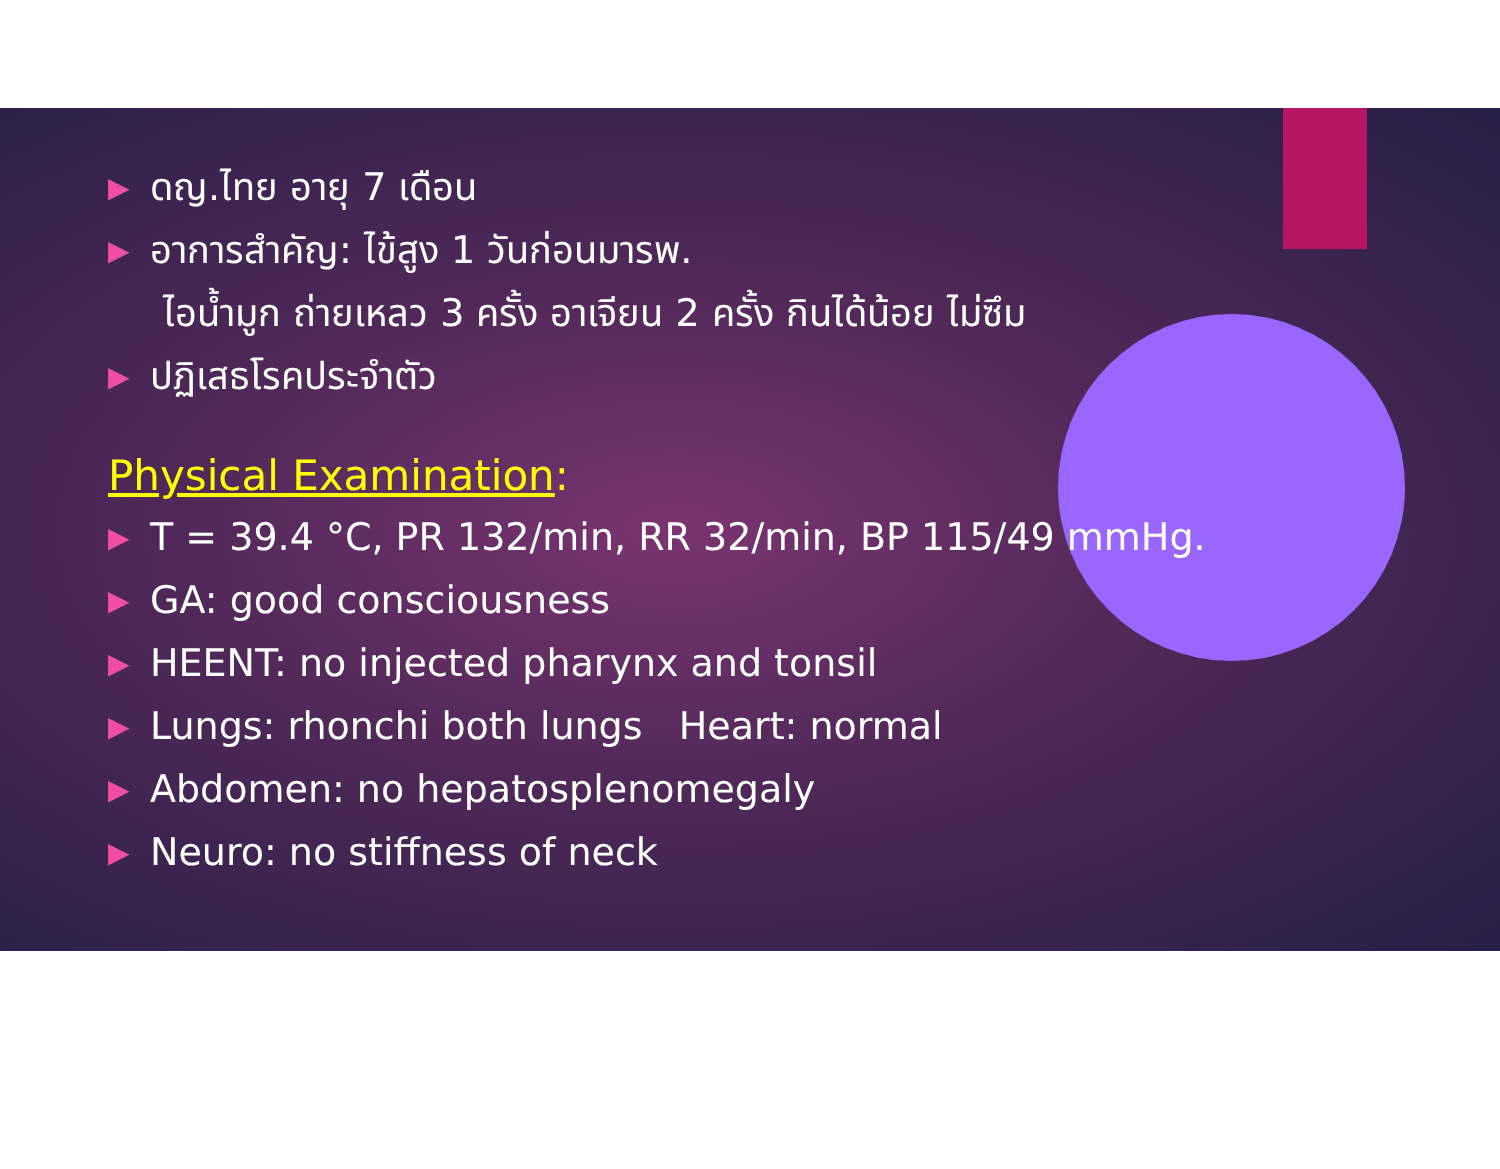▶ ดญ.ไทย อายุ 7 เดือน
▶ อาการสำคัญ: ไข้สูง 1 วันก่อนมารพ.
ไอน้ำมูก ถ่ายเหลว 3 ครั้ง อาเจียน 2 ครั้ง กินได้น้อย ไม่ซึม
▶ ปฏิเสธโรคประจำตัว
Physical Examination:
▶ T = 39.4 °C, PR 132/min, RR 32/min, BP 115/49 mmHg.
▶ GA: good consciousness
▶ HEENT: no injected pharynx and tonsil
▶ Lungs: rhonchi both lungs Heart: normal
▶ Abdomen: no hepatosplenomegaly
▶ Neuro: no stiffness of neck